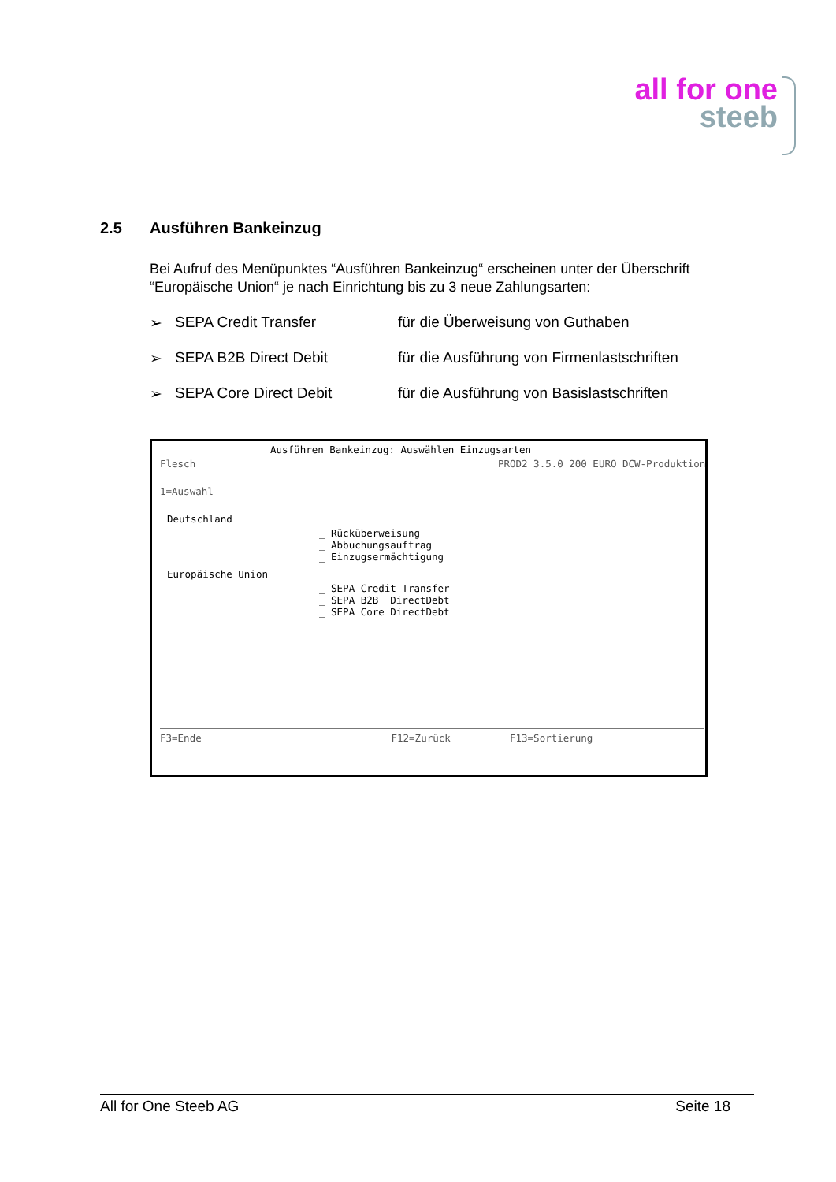all for one
steeb
2.5 Ausführen Bankeinzug
Bei Aufruf des Menüpunktes “Ausführen Bankeinzug“ erscheinen unter der Überschrift “Europäische Union“ je nach Einrichtung bis zu 3 neue Zahlungsarten:
➢ SEPA Credit Transfer für die Überweisung von Guthaben
➢ SEPA B2B Direct Debit für die Ausführung von Firmenlastschriften
➢ SEPA Core Direct Debit für die Ausführung von Basislastschriften
Ausführen Bankeinzug: Auswählen Einzugsarten
Flesch PROD2 3.5.0 200 EURO DCW-Produktion
1=Auswahl
Deutschland
_ Rücküberweisung _ Abbuchungsauftrag _ Einzugsermächtigung
Europäische Union
_ SEPA Credit Transfer _ SEPA B2B DirectDebt _ SEPA Core DirectDebt
F3=Ende F12=Zurück F13=Sortierung
All for One Steeb AG Seite 18